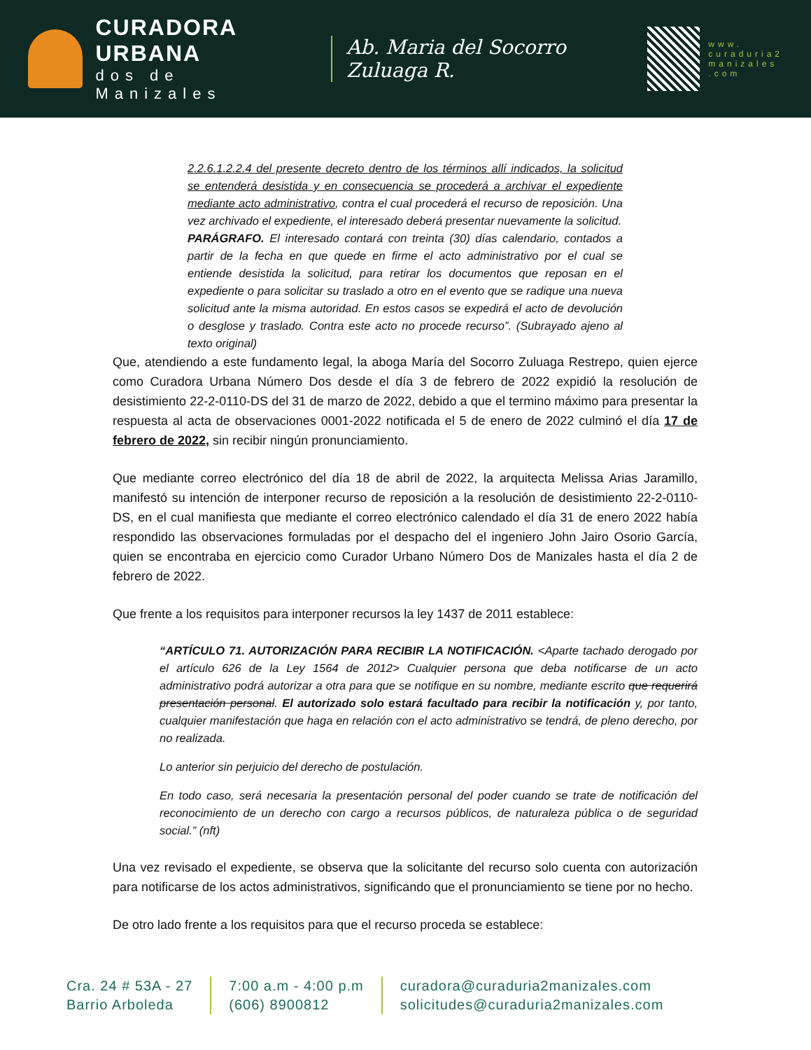CURADORA URBANA
dos de Manizales
Ab. Maria del Socorro Zuluaga R.
www.
curaduria2
manizales
.com
2.2.6.1.2.2.4 del presente decreto dentro de los términos allí indicados, la solicitud se entenderá desistida y en consecuencia se procederá a archivar el expediente mediante acto administrativo, contra el cual procederá el recurso de reposición. Una vez archivado el expediente, el interesado deberá presentar nuevamente la solicitud.
PARÁGRAFO. El interesado contará con treinta (30) días calendario, contados a partir de la fecha en que quede en firme el acto administrativo por el cual se entiende desistida la solicitud, para retirar los documentos que reposan en el expediente o para solicitar su traslado a otro en el evento que se radique una nueva solicitud ante la misma autoridad. En estos casos se expedirá el acto de devolución o desglose y traslado. Contra este acto no procede recurso”. (Subrayado ajeno al texto original)
Que, atendiendo a este fundamento legal, la aboga María del Socorro Zuluaga Restrepo, quien ejerce como Curadora Urbana Número Dos desde el día 3 de febrero de 2022 expidió la resolución de desistimiento 22-2-0110-DS del 31 de marzo de 2022, debido a que el termino máximo para presentar la respuesta al acta de observaciones 0001-2022 notificada el 5 de enero de 2022 culminó el día 17 de febrero de 2022, sin recibir ningún pronunciamiento.
Que mediante correo electrónico del día 18 de abril de 2022, la arquitecta Melissa Arias Jaramillo, manifestó su intención de interponer recurso de reposición a la resolución de desistimiento 22-2-0110-DS, en el cual manifiesta que mediante el correo electrónico calendado el día 31 de enero 2022 había respondido las observaciones formuladas por el despacho del el ingeniero John Jairo Osorio García, quien se encontraba en ejercicio como Curador Urbano Número Dos de Manizales hasta el día 2 de febrero de 2022.
Que frente a los requisitos para interponer recursos la ley 1437 de 2011 establece:
“ARTÍCULO 71. AUTORIZACIÓN PARA RECIBIR LA NOTIFICACIÓN. <Aparte tachado derogado por el artículo 626 de la Ley 1564 de 2012> Cualquier persona que deba notificarse de un acto administrativo podrá autorizar a otra para que se notifique en su nombre, mediante escrito que requerirá presentación personal. El autorizado solo estará facultado para recibir la notificación y, por tanto, cualquier manifestación que haga en relación con el acto administrativo se tendrá, de pleno derecho, por no realizada.
Lo anterior sin perjuicio del derecho de postulación.
En todo caso, será necesaria la presentación personal del poder cuando se trate de notificación del reconocimiento de un derecho con cargo a recursos públicos, de naturaleza pública o de seguridad social.” (nft)
Una vez revisado el expediente, se observa que la solicitante del recurso solo cuenta con autorización para notificarse de los actos administrativos, significando que el pronunciamiento se tiene por no hecho.
De otro lado frente a los requisitos para que el recurso proceda se establece:
Cra. 24 # 53A - 27
Barrio Arboleda
7:00 a.m - 4:00 p.m
(606) 8900812
curadora@curaduria2manizales.com
solicitudes@curaduria2manizales.com